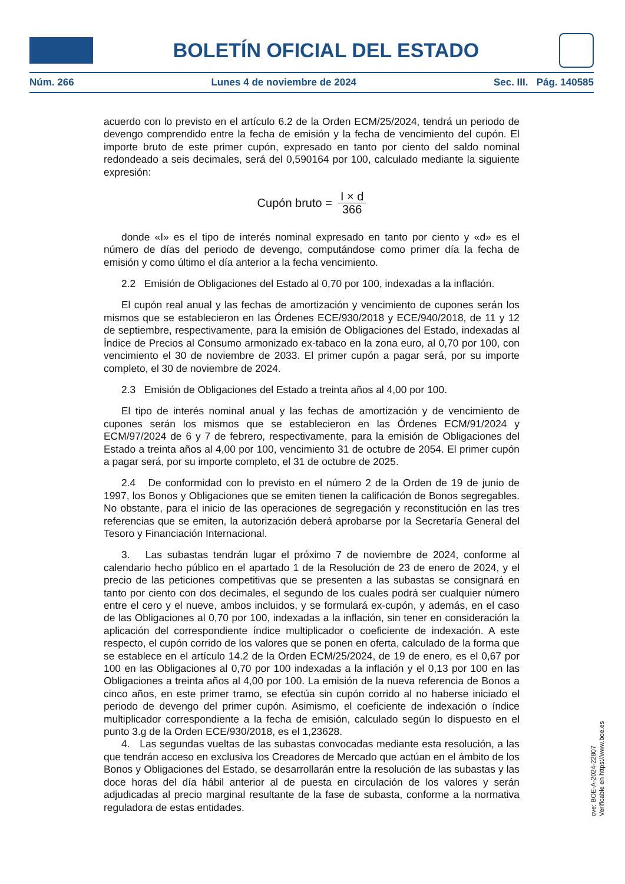BOLETÍN OFICIAL DEL ESTADO
Núm. 266 Lunes 4 de noviembre de 2024 Sec. III. Pág. 140585
acuerdo con lo previsto en el artículo 6.2 de la Orden ECM/25/2024, tendrá un periodo de devengo comprendido entre la fecha de emisión y la fecha de vencimiento del cupón. El importe bruto de este primer cupón, expresado en tanto por ciento del saldo nominal redondeado a seis decimales, será del 0,590164 por 100, calculado mediante la siguiente expresión:
Cupón bruto = I × d 366
donde «I» es el tipo de interés nominal expresado en tanto por ciento y «d» es el número de días del periodo de devengo, computándose como primer día la fecha de emisión y como último el día anterior a la fecha vencimiento.
2.2 Emisión de Obligaciones del Estado al 0,70 por 100, indexadas a la inflación.
El cupón real anual y las fechas de amortización y vencimiento de cupones serán los mismos que se establecieron en las Órdenes ECE/930/2018 y ECE/940/2018, de 11 y 12 de septiembre, respectivamente, para la emisión de Obligaciones del Estado, indexadas al Índice de Precios al Consumo armonizado ex-tabaco en la zona euro, al 0,70 por 100, con vencimiento el 30 de noviembre de 2033. El primer cupón a pagar será, por su importe completo, el 30 de noviembre de 2024.
2.3 Emisión de Obligaciones del Estado a treinta años al 4,00 por 100.
El tipo de interés nominal anual y las fechas de amortización y de vencimiento de cupones serán los mismos que se establecieron en las Órdenes ECM/91/2024 y ECM/97/2024 de 6 y 7 de febrero, respectivamente, para la emisión de Obligaciones del Estado a treinta años al 4,00 por 100, vencimiento 31 de octubre de 2054. El primer cupón a pagar será, por su importe completo, el 31 de octubre de 2025.
2.4 De conformidad con lo previsto en el número 2 de la Orden de 19 de junio de 1997, los Bonos y Obligaciones que se emiten tienen la calificación de Bonos segregables. No obstante, para el inicio de las operaciones de segregación y reconstitución en las tres referencias que se emiten, la autorización deberá aprobarse por la Secretaría General del Tesoro y Financiación Internacional.
3. Las subastas tendrán lugar el próximo 7 de noviembre de 2024, conforme al calendario hecho público en el apartado 1 de la Resolución de 23 de enero de 2024, y el precio de las peticiones competitivas que se presenten a las subastas se consignará en tanto por ciento con dos decimales, el segundo de los cuales podrá ser cualquier número entre el cero y el nueve, ambos incluidos, y se formulará ex-cupón, y además, en el caso de las Obligaciones al 0,70 por 100, indexadas a la inflación, sin tener en consideración la aplicación del correspondiente índice multiplicador o coeficiente de indexación. A este respecto, el cupón corrido de los valores que se ponen en oferta, calculado de la forma que se establece en el artículo 14.2 de la Orden ECM/25/2024, de 19 de enero, es el 0,67 por 100 en las Obligaciones al 0,70 por 100 indexadas a la inflación y el 0,13 por 100 en las Obligaciones a treinta años al 4,00 por 100. La emisión de la nueva referencia de Bonos a cinco años, en este primer tramo, se efectúa sin cupón corrido al no haberse iniciado el periodo de devengo del primer cupón. Asimismo, el coeficiente de indexación o índice multiplicador correspondiente a la fecha de emisión, calculado según lo dispuesto en el punto 3.g de la Orden ECE/930/2018, es el 1,23628.
4. Las segundas vueltas de las subastas convocadas mediante esta resolución, a las que tendrán acceso en exclusiva los Creadores de Mercado que actúan en el ámbito de los Bonos y Obligaciones del Estado, se desarrollarán entre la resolución de las subastas y las doce horas del día hábil anterior al de puesta en circulación de los valores y serán adjudicadas al precio marginal resultante de la fase de subasta, conforme a la normativa reguladora de estas entidades.
cve: BOE-A-2024-22807
Verificable en https://www.boe.es